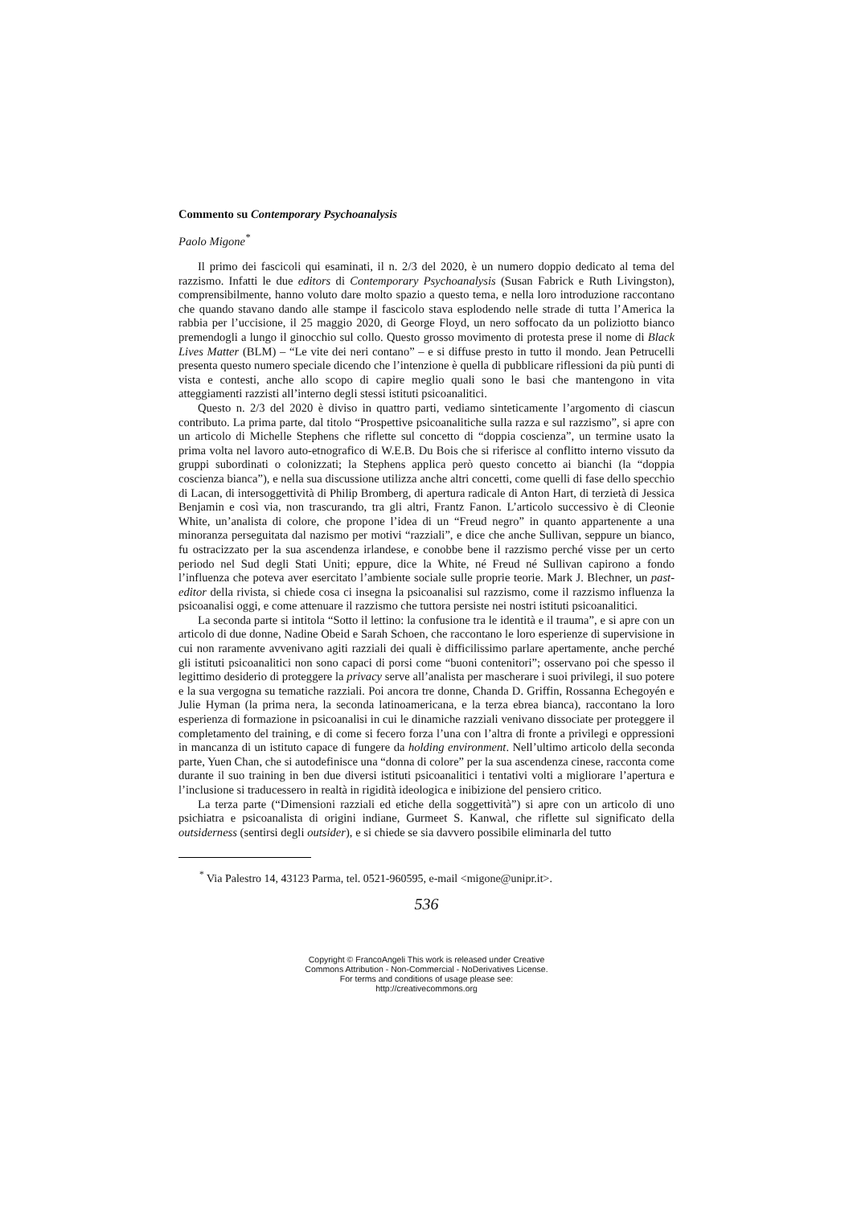Commento su Contemporary Psychoanalysis
Paolo Migone<sup>*</sup>
Il primo dei fascicoli qui esaminati, il n. 2/3 del 2020, è un numero doppio dedicato al tema del razzismo. Infatti le due editors di Contemporary Psychoanalysis (Susan Fabrick e Ruth Livingston), comprensibilmente, hanno voluto dare molto spazio a questo tema, e nella loro introduzione raccontano che quando stavano dando alle stampe il fascicolo stava esplodendo nelle strade di tutta l’America la rabbia per l’uccisione, il 25 maggio 2020, di George Floyd, un nero soffocato da un poliziotto bianco premendogli a lungo il ginocchio sul collo. Questo grosso movimento di protesta prese il nome di Black Lives Matter (BLM) – “Le vite dei neri contano” – e si diffuse presto in tutto il mondo. Jean Petrucelli presenta questo numero speciale dicendo che l’intenzione è quella di pubblicare riflessioni da più punti di vista e contesti, anche allo scopo di capire meglio quali sono le basi che mantengono in vita atteggiamenti razzisti all’interno degli stessi istituti psicoanalitici.
Questo n. 2/3 del 2020 è diviso in quattro parti, vediamo sinteticamente l’argomento di ciascun contributo. La prima parte, dal titolo “Prospettive psicoanalitiche sulla razza e sul razzismo”, si apre con un articolo di Michelle Stephens che riflette sul concetto di “doppia coscienza”, un termine usato la prima volta nel lavoro auto-etnografico di W.E.B. Du Bois che si riferisce al conflitto interno vissuto da gruppi subordinati o colonizzati; la Stephens applica però questo concetto ai bianchi (la “doppia coscienza bianca”), e nella sua discussione utilizza anche altri concetti, come quelli di fase dello specchio di Lacan, di intersoggettività di Philip Bromberg, di apertura radicale di Anton Hart, di terzietà di Jessica Benjamin e così via, non trascurando, tra gli altri, Frantz Fanon. L’articolo successivo è di Cleonie White, un’analista di colore, che propone l’idea di un “Freud negro” in quanto appartenente a una minoranza perseguitata dal nazismo per motivi “razziali”, e dice che anche Sullivan, seppure un bianco, fu ostracizzato per la sua ascendenza irlandese, e conobbe bene il razzismo perché visse per un certo periodo nel Sud degli Stati Uniti; eppure, dice la White, né Freud né Sullivan capirono a fondo l’influenza che poteva aver esercitato l’ambiente sociale sulle proprie teorie. Mark J. Blechner, un past-editor della rivista, si chiede cosa ci insegna la psicoanalisi sul razzismo, come il razzismo influenza la psicoanalisi oggi, e come attenuare il razzismo che tuttora persiste nei nostri istituti psicoanalitici.
La seconda parte si intitola “Sotto il lettino: la confusione tra le identità e il trauma”, e si apre con un articolo di due donne, Nadine Obeid e Sarah Schoen, che raccontano le loro esperienze di supervisione in cui non raramente avvenivano agiti razziali dei quali è difficilissimo parlare apertamente, anche perché gli istituti psicoanalitici non sono capaci di porsi come “buoni contenitori”; osservano poi che spesso il legittimo desiderio di proteggere la privacy serve all’analista per mascherare i suoi privilegi, il suo potere e la sua vergogna su tematiche razziali. Poi ancora tre donne, Chanda D. Griffin, Rossanna Echegoyén e Julie Hyman (la prima nera, la seconda latinoamericana, e la terza ebrea bianca), raccontano la loro esperienza di formazione in psicoanalisi in cui le dinamiche razziali venivano dissociate per proteggere il completamento del training, e di come si fecero forza l’una con l’altra di fronte a privilegi e oppressioni in mancanza di un istituto capace di fungere da holding environment. Nell’ultimo articolo della seconda parte, Yuen Chan, che si autodefinisce una “donna di colore” per la sua ascendenza cinese, racconta come durante il suo training in ben due diversi istituti psicoanalitici i tentativi volti a migliorare l’apertura e l’inclusione si traducessero in realtà in rigidità ideologica e inibizione del pensiero critico.
La terza parte (“Dimensioni razziali ed etiche della soggettività”) si apre con un articolo di uno psichiatra e psicoanalista di origini indiane, Gurmeet S. Kanwal, che riflette sul significato della outsiderness (sentirsi degli outsider), e si chiede se sia davvero possibile eliminarla del tutto
<sup>*</sup> Via Palestro 14, 43123 Parma, tel. 0521-960595, e-mail <migone@unipr.it>.
536
Copyright © FrancoAngeli This work is released under Creative
Commons Attribution - Non-Commercial - NoDerivatives License.
For terms and conditions of usage please see:
http://creativecommons.org